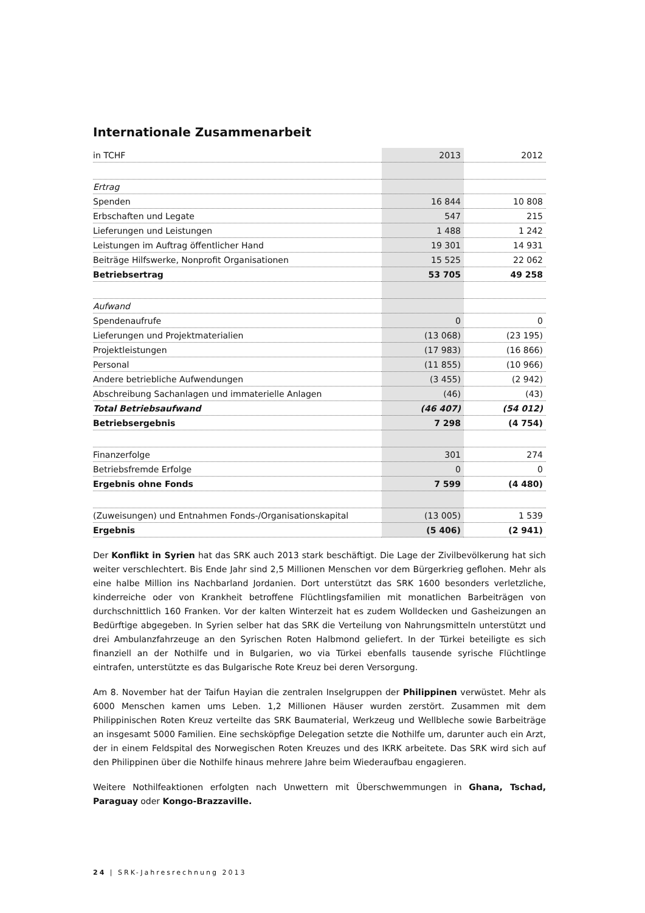Internationale Zusammenarbeit
| in TCHF | 2013 | 2012 |
| --- | --- | --- |
| Ertrag | | |
| Spenden | 16 844 | 10 808 |
| Erbschaften und Legate | 547 | 215 |
| Lieferungen und Leistungen | 1 488 | 1 242 |
| Leistungen im Auftrag öffentlicher Hand | 19 301 | 14 931 |
| Beiträge Hilfswerke, Nonprofit Organisationen | 15 525 | 22 062 |
| Betriebsertrag | 53 705 | 49 258 |
| Aufwand | | |
| Spendenaufrufe | 0 | 0 |
| Lieferungen und Projektmaterialien | (13 068) | (23 195) |
| Projektleistungen | (17 983) | (16 866) |
| Personal | (11 855) | (10 966) |
| Andere betriebliche Aufwendungen | (3 455) | (2 942) |
| Abschreibung Sachanlagen und immaterielle Anlagen | (46) | (43) |
| Total Betriebsaufwand | (46 407) | (54 012) |
| Betriebsergebnis | 7 298 | (4 754) |
| Finanzerfolge | 301 | 274 |
| Betriebsfremde Erfolge | 0 | 0 |
| Ergebnis ohne Fonds | 7 599 | (4 480) |
| (Zuweisungen) und Entnahmen Fonds-/Organisationskapital | (13 005) | 1 539 |
| Ergebnis | (5 406) | (2 941) |
Der Konflikt in Syrien hat das SRK auch 2013 stark beschäftigt. Die Lage der Zivilbevölkerung hat sich weiter verschlechtert. Bis Ende Jahr sind 2,5 Millionen Menschen vor dem Bürgerkrieg geflohen. Mehr als eine halbe Million ins Nachbarland Jordanien. Dort unterstützt das SRK 1600 besonders verletzliche, kinderreiche oder von Krankheit betroffene Flüchtlingsfamilien mit monatlichen Barbeiträgen von durchschnittlich 160 Franken. Vor der kalten Winterzeit hat es zudem Wolldecken und Gasheizungen an Bedürftige abgegeben. In Syrien selber hat das SRK die Verteilung von Nahrungsmitteln unterstützt und drei Ambulanzfahrzeuge an den Syrischen Roten Halbmond geliefert. In der Türkei beteiligte es sich finanziell an der Nothilfe und in Bulgarien, wo via Türkei ebenfalls tausende syrische Flüchtlinge eintrafen, unterstützte es das Bulgarische Rote Kreuz bei deren Versorgung.
Am 8. November hat der Taifun Hayian die zentralen Inselgruppen der Philippinen verwüstet. Mehr als 6000 Menschen kamen ums Leben. 1,2 Millionen Häuser wurden zerstört. Zusammen mit dem Philippinischen Roten Kreuz verteilte das SRK Baumaterial, Werkzeug und Wellbleche sowie Barbeiträge an insgesamt 5000 Familien. Eine sechsköpfige Delegation setzte die Nothilfe um, darunter auch ein Arzt, der in einem Feldspital des Norwegischen Roten Kreuzes und des IKRK arbeitete. Das SRK wird sich auf den Philippinen über die Nothilfe hinaus mehrere Jahre beim Wiederaufbau engagieren.
Weitere Nothilfeaktionen erfolgten nach Unwettern mit Überschwemmungen in Ghana, Tschad, Paraguay oder Kongo-Brazzaville.
24 | SRK-Jahresrechnung 2013